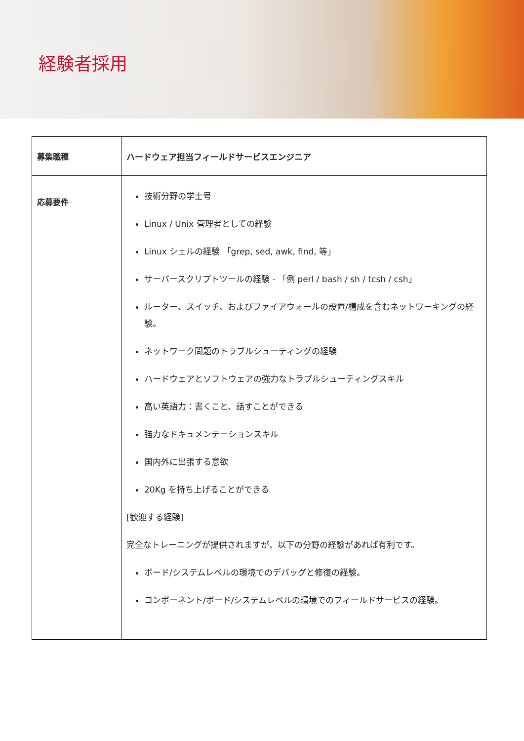経験者採用
| 募集職種 | ハードウェア担当フィールドサービスエンジニア |
| 応募要件 | 技術分野の学士号 Linux / Unix 管理者としての経験 Linux シェルの経験 「grep, sed, awk, find, 等」 サーバースクリプトツールの経験 - 「例 perl / bash / sh / tcsh / csh」 ルーター、スイッチ、およびファイアウォールの設置/構成を含むネットワーキングの経験。 ネットワーク問題のトラブルシューティングの経験 ハードウェアとソフトウェアの強力なトラブルシューティングスキル 高い英語力：書くこと、話すことができる 強力なドキュメンテーションスキル 国内外に出張する意欲 20Kg を持ち上げることができる [歓迎する経験] 完全なトレーニングが提供されますが、以下の分野の経験があれば有利です。 ボード/システムレベルの環境でのデバッグと修復の経験。 コンポーネント/ボード/システムレベルの環境でのフィールドサービスの経験。 |